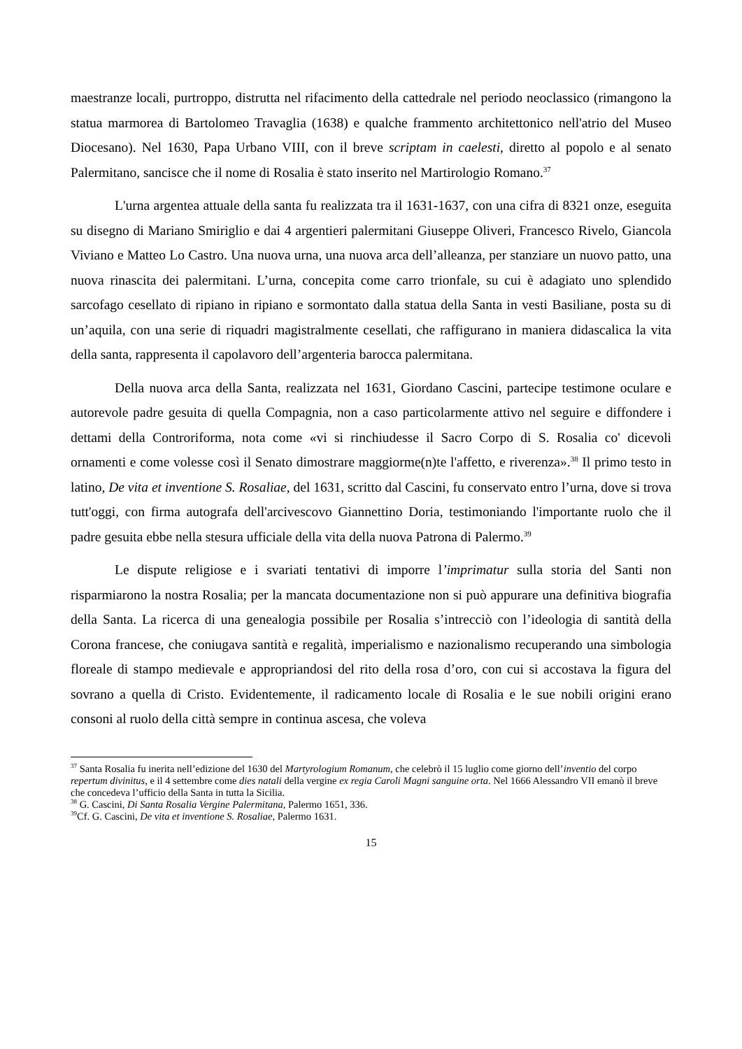maestranze locali, purtroppo, distrutta nel rifacimento della cattedrale nel periodo neoclassico (rimangono la statua marmorea di Bartolomeo Travaglia (1638) e qualche frammento architettonico nell'atrio del Museo Diocesano). Nel 1630, Papa Urbano VIII, con il breve scriptam in caelesti, diretto al popolo e al senato Palermitano, sancisce che il nome di Rosalia è stato inserito nel Martirologio Romano.<sup>37</sup>
L'urna argentea attuale della santa fu realizzata tra il 1631-1637, con una cifra di 8321 onze, eseguita su disegno di Mariano Smiriglio e dai 4 argentieri palermitani Giuseppe Oliveri, Francesco Rivelo, Giancola Viviano e Matteo Lo Castro. Una nuova urna, una nuova arca dell’alleanza, per stanziare un nuovo patto, una nuova rinascita dei palermitani. L’urna, concepita come carro trionfale, su cui è adagiato uno splendido sarcofago cesellato di ripiano in ripiano e sormontato dalla statua della Santa in vesti Basiliane, posta su di un’aquila, con una serie di riquadri magistralmente cesellati, che raffigurano in maniera didascalica la vita della santa, rappresenta il capolavoro dell’argenteria barocca palermitana.
Della nuova arca della Santa, realizzata nel 1631, Giordano Cascini, partecipe testimone oculare e autorevole padre gesuita di quella Compagnia, non a caso particolarmente attivo nel seguire e diffondere i dettami della Controriforma, nota come «vi si rinchiudesse il Sacro Corpo di S. Rosalia co' dicevoli ornamenti e come volesse così il Senato dimostrare maggiorme(n)te l'affetto, e riverenza».<sup>38</sup> Il primo testo in latino, De vita et inventione S. Rosaliae, del 1631, scritto dal Cascini, fu conservato entro l’urna, dove si trova tutt'oggi, con firma autografa dell'arcivescovo Giannettino Doria, testimoniando l'importante ruolo che il padre gesuita ebbe nella stesura ufficiale della vita della nuova Patrona di Palermo.<sup>39</sup>
Le dispute religiose e i svariati tentativi di imporre l’imprimatur sulla storia del Santi non risparmiarono la nostra Rosalia; per la mancata documentazione non si può appurare una definitiva biografia della Santa. La ricerca di una genealogia possibile per Rosalia s’intrecciò con l’ideologia di santità della Corona francese, che coniugava santità e regalità, imperialismo e nazionalismo recuperando una simbologia floreale di stampo medievale e appropriandosi del rito della rosa d’oro, con cui si accostava la figura del sovrano a quella di Cristo. Evidentemente, il radicamento locale di Rosalia e le sue nobili origini erano consoni al ruolo della città sempre in continua ascesa, che voleva
<sup>37</sup> Santa Rosalia fu inerita nell’edizione del 1630 del Martyrologium Romanum, che celebrò il 15 luglio come giorno dell’inventio del corpo repertum divinitus, e il 4 settembre come dies natali della vergine ex regia Caroli Magni sanguine orta. Nel 1666 Alessandro VII emanò il breve che concedeva l’ufficio della Santa in tutta la Sicilia.
<sup>38</sup> G. Cascini, Di Santa Rosalia Vergine Palermitana, Palermo 1651, 336.
<sup>39</sup> Cf. G. Cascini, De vita et inventione S. Rosaliae, Palermo 1631.
15